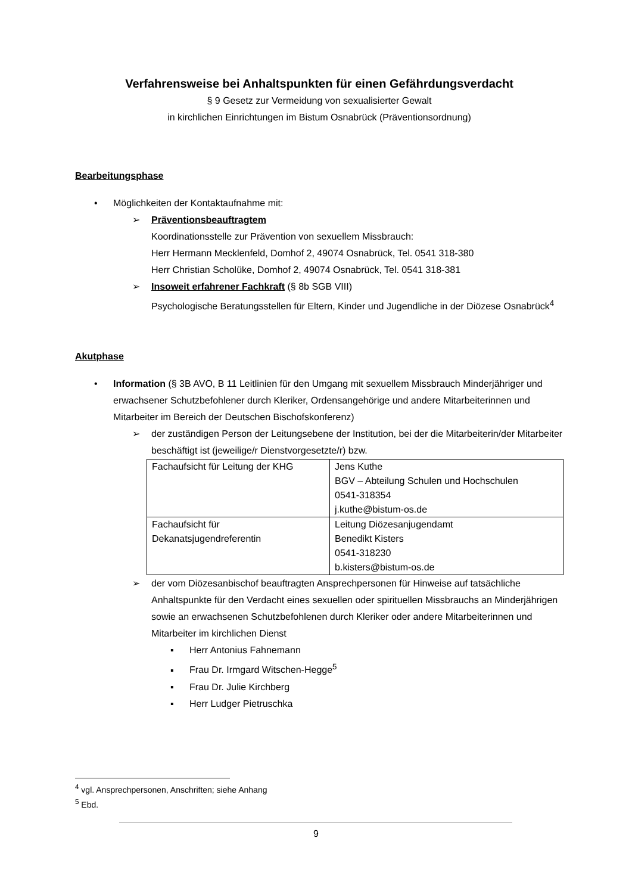Verfahrensweise bei Anhaltspunkten für einen Gefährdungsverdacht
§ 9 Gesetz zur Vermeidung von sexualisierter Gewalt
in kirchlichen Einrichtungen im Bistum Osnabrück (Präventionsordnung)
Bearbeitungsphase
• Möglichkeiten der Kontaktaufnahme mit:
➢ Präventionsbeauftragtem
Koordinationsstelle zur Prävention von sexuellem Missbrauch:
Herr Hermann Mecklenfeld, Domhof 2, 49074 Osnabrück, Tel. 0541 318-380
Herr Christian Scholüke, Domhof 2, 49074 Osnabrück, Tel. 0541 318-381
➢ Insoweit erfahrener Fachkraft (§ 8b SGB VIII)
Psychologische Beratungsstellen für Eltern, Kinder und Jugendliche in der Diözese Osnabrück<sup>4</sup>
Akutphase
• Information (§ 3B AVO, B 11 Leitlinien für den Umgang mit sexuellem Missbrauch Minderjähriger und erwachsener Schutzbefohlener durch Kleriker, Ordensangehörige und andere Mitarbeiterinnen und Mitarbeiter im Bereich der Deutschen Bischofskonferenz)
➢ der zuständigen Person der Leitungsebene der Institution, bei der die Mitarbeiterin/der Mitarbeiter beschäftigt ist (jeweilige/r Dienstvorgesetzte/r) bzw.
| Fachaufsicht für Leitung der KHG | Jens Kuthe BGV – Abteilung Schulen und Hochschulen 0541-318354 j.kuthe@bistum-os.de |
| Fachaufsicht für Dekanatsjugendreferentin | Leitung Diözesanjugendamt Benedikt Kisters 0541-318230 b.kisters@bistum-os.de |
➢ der vom Diözesanbischof beauftragten Ansprechpersonen für Hinweise auf tatsächliche Anhaltspunkte für den Verdacht eines sexuellen oder spirituellen Missbrauchs an Minderjährigen sowie an erwachsenen Schutzbefohlenen durch Kleriker oder andere Mitarbeiterinnen und Mitarbeiter im kirchlichen Dienst
▪ Herr Antonius Fahnemann
▪ Frau Dr. Irmgard Witschen-Hegge<sup>5</sup>
▪ Frau Dr. Julie Kirchberg
▪ Herr Ludger Pietruschka
<sup>4</sup> vgl. Ansprechpersonen, Anschriften; siehe Anhang
<sup>5</sup> Ebd.
9